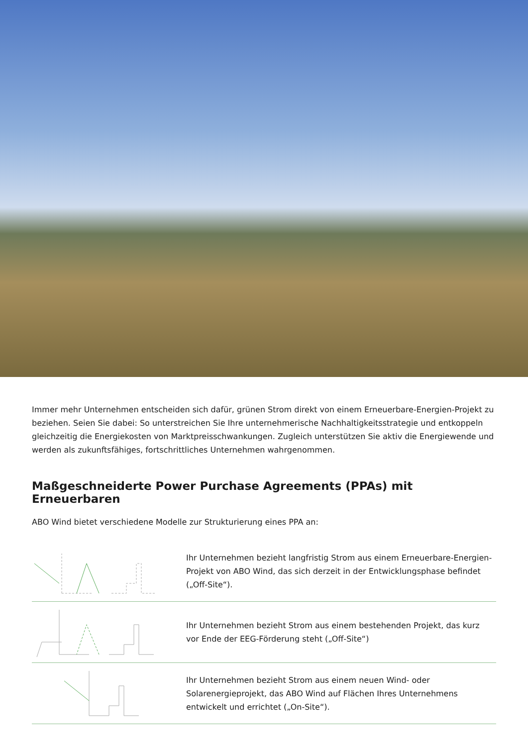Immer mehr Unternehmen entscheiden sich dafür, grünen Strom direkt von einem Erneuerbare-Energien-Projekt zu beziehen. Seien Sie dabei: So unterstreichen Sie Ihre unternehmerische Nachhaltigkeitsstrategie und entkoppeln gleichzeitig die Energiekosten von Marktpreisschwankungen. Zugleich unterstützen Sie aktiv die Energiewende und werden als zukunftsfähiges, fortschrittliches Unternehmen wahrgenommen.
Maßgeschneiderte Power Purchase Agreements (PPAs) mit Erneuerbaren
ABO Wind bietet verschiedene Modelle zur Strukturierung eines PPA an:
Ihr Unternehmen bezieht langfristig Strom aus einem Erneuerbare-Energien-Projekt von ABO Wind, das sich derzeit in der Entwicklungsphase befindet („Off-Site“).
Ihr Unternehmen bezieht Strom aus einem bestehenden Projekt, das kurz vor Ende der EEG-Förderung steht („Off-Site“)
Ihr Unternehmen bezieht Strom aus einem neuen Wind- oder Solarenergieprojekt, das ABO Wind auf Flächen Ihres Unternehmens entwickelt und errichtet („On-Site“).